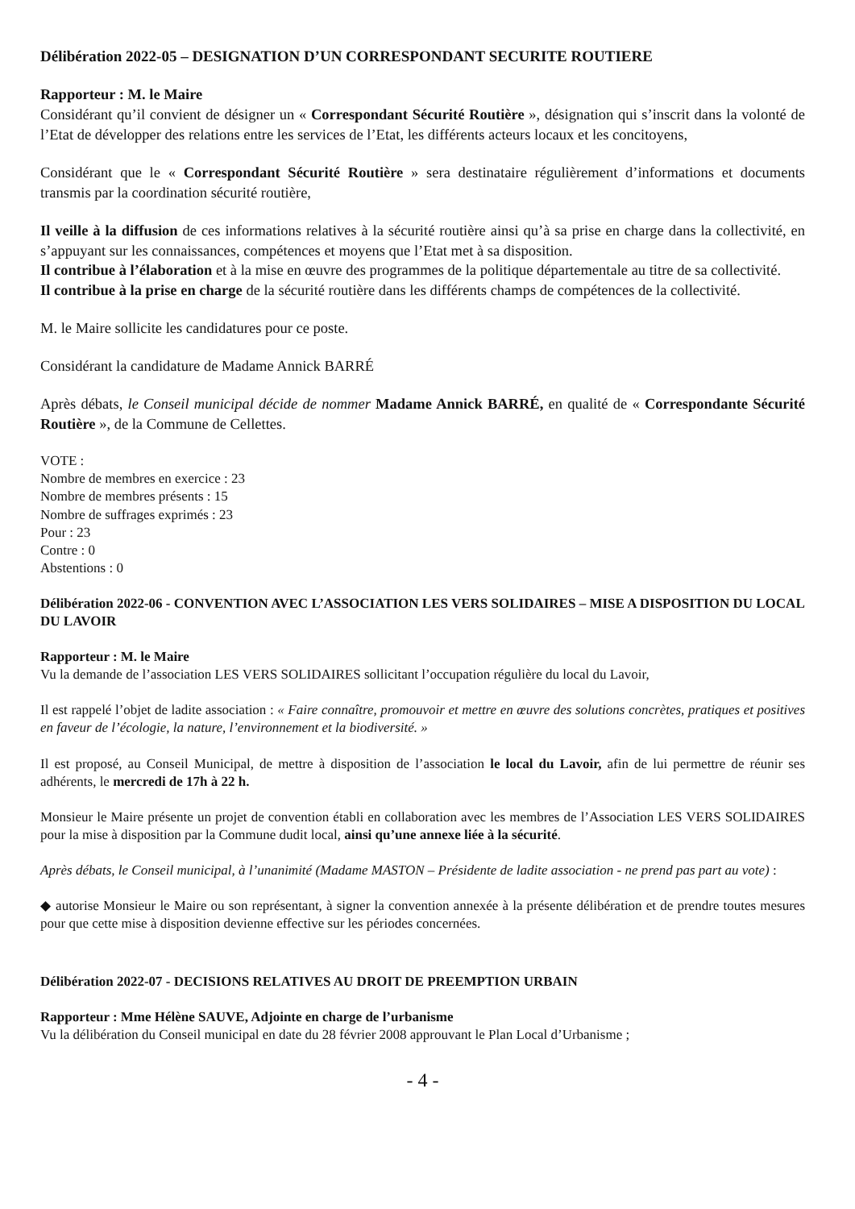Délibération 2022-05 – DESIGNATION D’UN CORRESPONDANT SECURITE ROUTIERE
Rapporteur : M. le Maire
Considérant qu’il convient de désigner un « Correspondant Sécurité Routière », désignation qui s’inscrit dans la volonté de l’Etat de développer des relations entre les services de l’Etat, les différents acteurs locaux et les concitoyens,
Considérant que le « Correspondant Sécurité Routière » sera destinataire régulièrement d’informations et documents transmis par la coordination sécurité routière,
Il veille à la diffusion de ces informations relatives à la sécurité routière ainsi qu’à sa prise en charge dans la collectivité, en s’appuyant sur les connaissances, compétences et moyens que l’Etat met à sa disposition.
Il contribue à l’élaboration et à la mise en œuvre des programmes de la politique départementale au titre de sa collectivité.
Il contribue à la prise en charge de la sécurité routière dans les différents champs de compétences de la collectivité.
M. le Maire sollicite les candidatures pour ce poste.
Considérant la candidature de Madame Annick BARRÉ
Après débats, le Conseil municipal décide de nommer Madame Annick BARRÉ, en qualité de « Correspondante Sécurité Routière », de la Commune de Cellettes.
VOTE :
Nombre de membres en exercice : 23
Nombre de membres présents : 15
Nombre de suffrages exprimés : 23
Pour : 23
Contre : 0
Abstentions : 0
Délibération 2022-06 - CONVENTION AVEC L’ASSOCIATION LES VERS SOLIDAIRES – MISE A DISPOSITION DU LOCAL DU LAVOIR
Rapporteur : M. le Maire
Vu la demande de l’association LES VERS SOLIDAIRES sollicitant l’occupation régulière du local du Lavoir,
Il est rappelé l’objet de ladite association : « Faire connaître, promouvoir et mettre en œuvre des solutions concrètes, pratiques et positives en faveur de l’écologie, la nature, l’environnement et la biodiversité. »
Il est proposé, au Conseil Municipal, de mettre à disposition de l’association le local du Lavoir, afin de lui permettre de réunir ses adhérents, le mercredi de 17h à 22 h.
Monsieur le Maire présente un projet de convention établi en collaboration avec les membres de l’Association LES VERS SOLIDAIRES pour la mise à disposition par la Commune dudit local, ainsi qu’une annexe liée à la sécurité.
Après débats, le Conseil municipal, à l’unanimité (Madame MASTON – Présidente de ladite association - ne prend pas part au vote) :
◆ autorise Monsieur le Maire ou son représentant, à signer la convention annexée à la présente délibération et de prendre toutes mesures pour que cette mise à disposition devienne effective sur les périodes concernées.
Délibération 2022-07 - DECISIONS RELATIVES AU DROIT DE PREEMPTION URBAIN
Rapporteur : Mme Hélène SAUVE, Adjointe en charge de l’urbanisme
Vu la délibération du Conseil municipal en date du 28 février 2008 approuvant le Plan Local d’Urbanisme ;
- 4 -